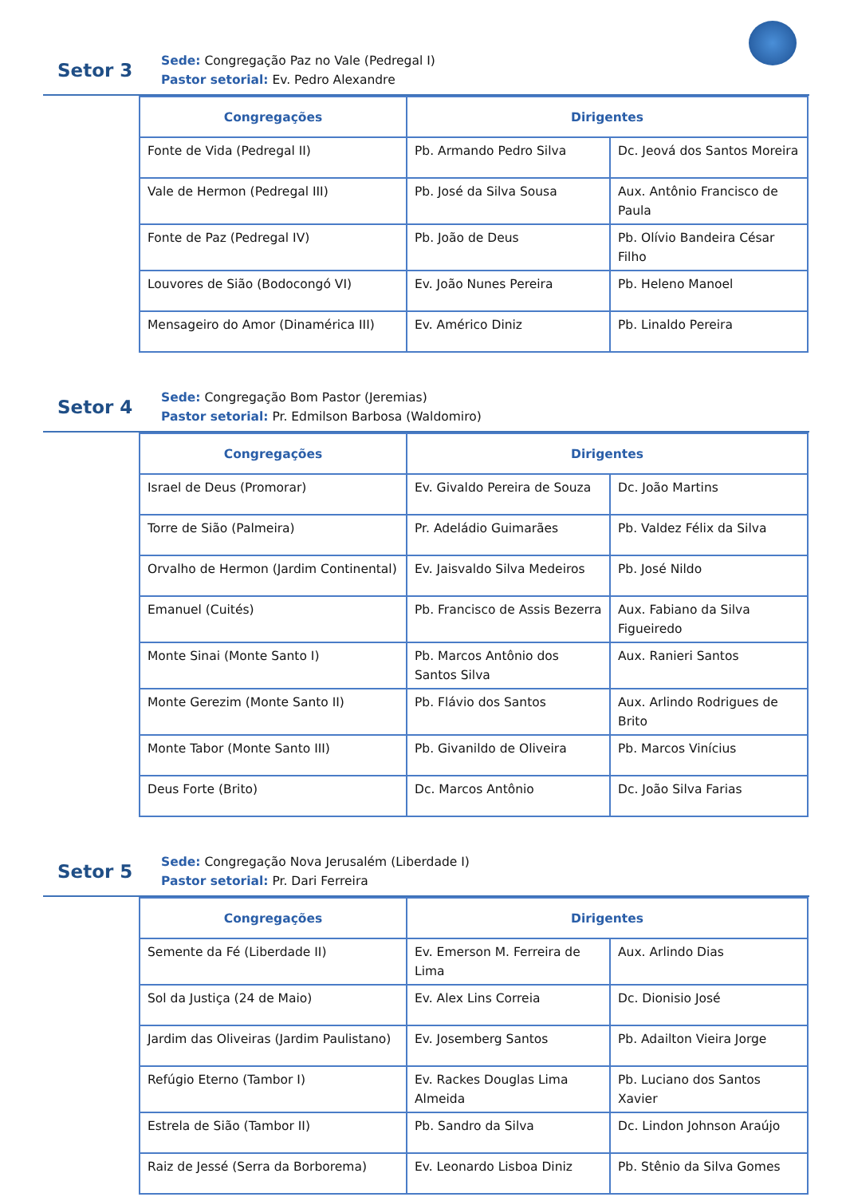Setor 3
Sede: Congregação Paz no Vale (Pedregal I)
Pastor setorial: Ev. Pedro Alexandre
| Congregações | Dirigentes | |
| --- | --- | --- |
| Fonte de Vida (Pedregal II) | Pb. Armando Pedro Silva | Dc. Jeová dos Santos Moreira |
| Vale de Hermon (Pedregal III) | Pb. José da Silva Sousa | Aux. Antônio Francisco de Paula |
| Fonte de Paz (Pedregal IV) | Pb. João de Deus | Pb. Olívio Bandeira César Filho |
| Louvores de Sião (Bodocongó VI) | Ev. João Nunes Pereira | Pb. Heleno Manoel |
| Mensageiro do Amor (Dinamérica III) | Ev. Américo Diniz | Pb. Linaldo Pereira |
Setor 4
Sede: Congregação Bom Pastor (Jeremias)
Pastor setorial: Pr. Edmilson Barbosa (Waldomiro)
| Congregações | Dirigentes | |
| --- | --- | --- |
| Israel de Deus (Promorar) | Ev. Givaldo Pereira de Souza | Dc. João Martins |
| Torre de Sião (Palmeira) | Pr. Adeládio Guimarães | Pb. Valdez Félix da Silva |
| Orvalho de Hermon (Jardim Continental) | Ev. Jaisvaldo Silva Medeiros | Pb. José Nildo |
| Emanuel (Cuités) | Pb. Francisco de Assis Bezerra | Aux. Fabiano da Silva Figueiredo |
| Monte Sinai (Monte Santo I) | Pb. Marcos Antônio dos Santos Silva | Aux. Ranieri Santos |
| Monte Gerezim (Monte Santo II) | Pb. Flávio dos Santos | Aux. Arlindo Rodrigues de Brito |
| Monte Tabor (Monte Santo III) | Pb. Givanildo de Oliveira | Pb. Marcos Vinícius |
| Deus Forte (Brito) | Dc. Marcos Antônio | Dc. João Silva Farias |
Setor 5
Sede: Congregação Nova Jerusalém (Liberdade I)
Pastor setorial: Pr. Dari Ferreira
| Congregações | Dirigentes | |
| --- | --- | --- |
| Semente da Fé (Liberdade II) | Ev. Emerson M. Ferreira de Lima | Aux. Arlindo Dias |
| Sol da Justiça (24 de Maio) | Ev. Alex Lins Correia | Dc. Dionisio José |
| Jardim das Oliveiras (Jardim Paulistano) | Ev. Josemberg Santos | Pb. Adailton Vieira Jorge |
| Refúgio Eterno (Tambor I) | Ev. Rackes Douglas Lima Almeida | Pb. Luciano dos Santos Xavier |
| Estrela de Sião (Tambor II) | Pb. Sandro da Silva | Dc. Lindon Johnson Araújo |
| Raiz de Jessé (Serra da Borborema) | Ev. Leonardo Lisboa Diniz | Pb. Stênio da Silva Gomes |